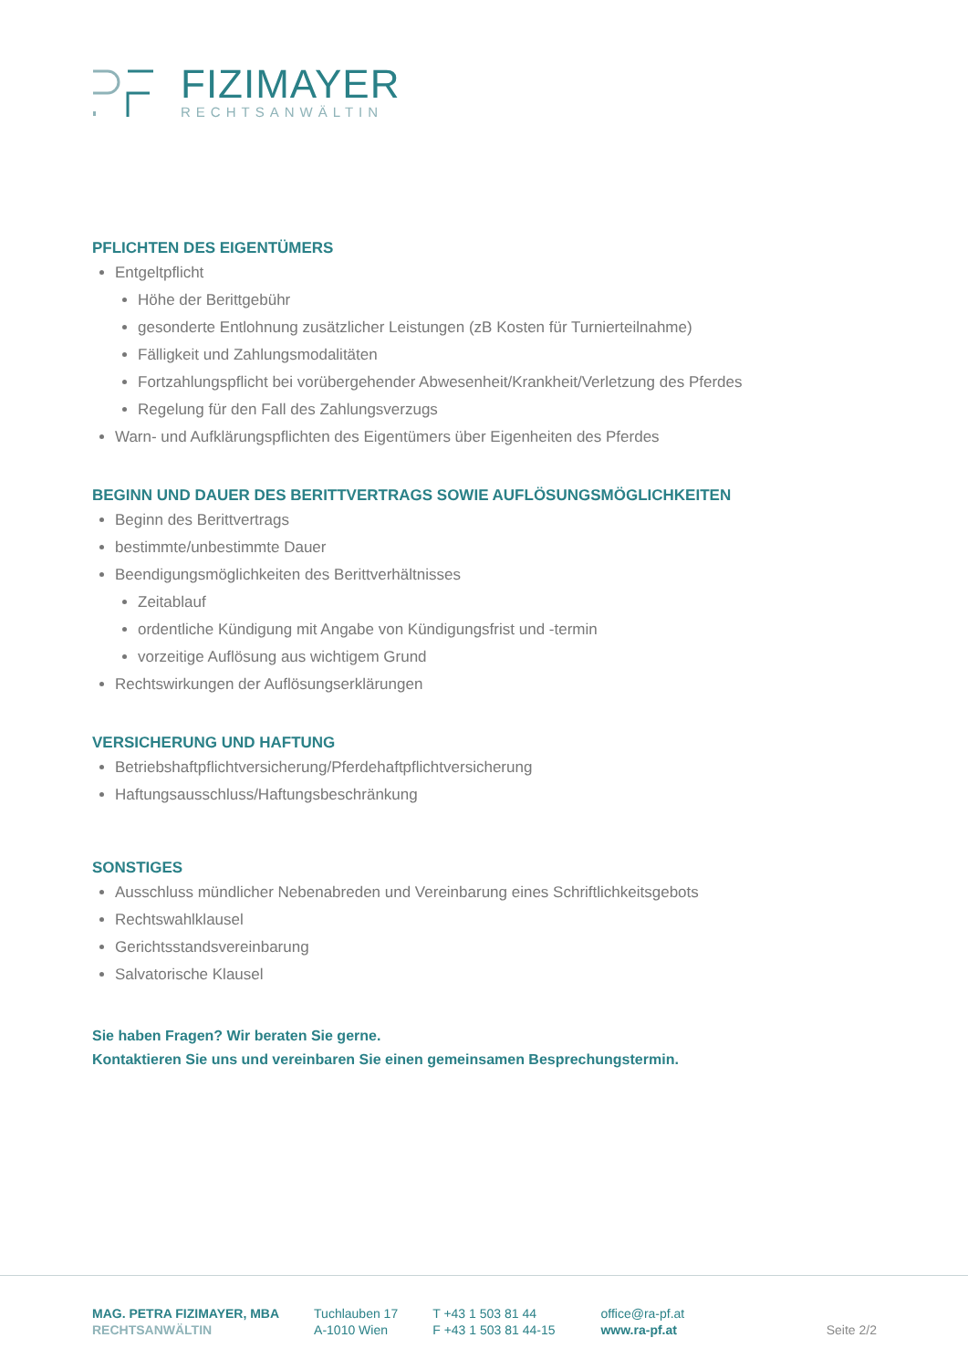FIZIMAYER
RECHTSANWÄLTIN
PFLICHTEN DES EIGENTÜMERS
Entgeltpflicht
Höhe der Berittgebühr
gesonderte Entlohnung zusätzlicher Leistungen (zB Kosten für Turnierteilnahme)
Fälligkeit und Zahlungsmodalitäten
Fortzahlungspflicht bei vorübergehender Abwesenheit/Krankheit/Verletzung des Pferdes
Regelung für den Fall des Zahlungsverzugs
Warn- und Aufklärungspflichten des Eigentümers über Eigenheiten des Pferdes
BEGINN UND DAUER DES BERITTVERTRAGS SOWIE AUFLÖSUNGSMÖGLICHKEITEN
Beginn des Berittvertrags
bestimmte/unbestimmte Dauer
Beendigungsmöglichkeiten des Berittverhältnisses
Zeitablauf
ordentliche Kündigung mit Angabe von Kündigungsfrist und -termin
vorzeitige Auflösung aus wichtigem Grund
Rechtswirkungen der Auflösungserklärungen
VERSICHERUNG UND HAFTUNG
Betriebshaftpflichtversicherung/Pferdehaftpflichtversicherung
Haftungsausschluss/Haftungsbeschränkung
SONSTIGES
Ausschluss mündlicher Nebenabreden und Vereinbarung eines Schriftlichkeitsgebots
Rechtswahlklausel
Gerichtsstandsvereinbarung
Salvatorische Klausel
Sie haben Fragen? Wir beraten Sie gerne.
Kontaktieren Sie uns und vereinbaren Sie einen gemeinsamen Besprechungstermin.
MAG. PETRA FIZIMAYER, MBA
RECHTSANWÄLTIN
Tuchlauben 17
A-1010 Wien
T +43 1 503 81 44
F +43 1 503 81 44-15
office@ra-pf.at
www.ra-pf.at
Seite 2/2